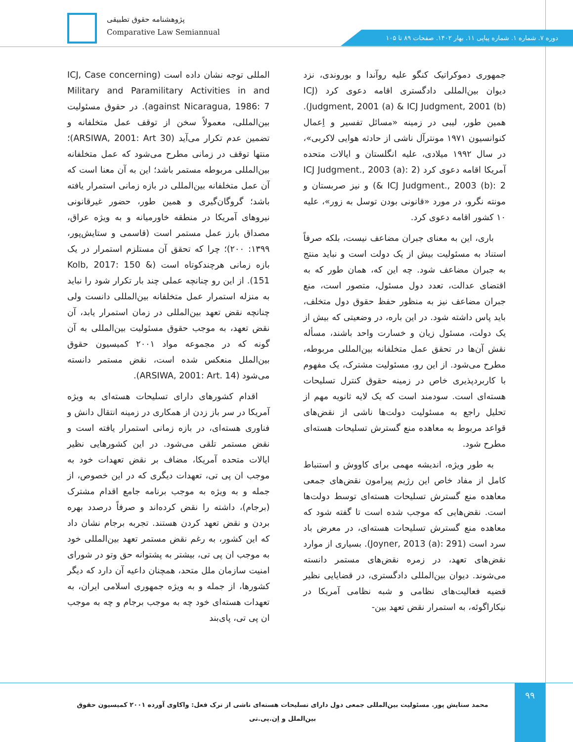پژوهشنامه حقوق تطبیقی
Comparative Law Semiannual
دوره ۷. شماره ۱. شماره پیاپی ۱۱. بهار ۱۴۰۲. صفحات ۸۹ تا ۱۰۵
جمهوری دموکراتیک کنگو علیه روآندا و بوروندی، نزد دیوان بین‌المللی دادگستری اقامه دعوی کرد (ICJ Judgment, 2001 (a) & ICJ Judgment, 2001 (b)). همین طور، لیبی در زمینه «مسائل تفسیر و اِعمال کنوانسیون ۱۹۷۱ مونترآل ناشی از حادثه هوایی لاکربی»، در سال ۱۹۹۲ میلادی، علیه انگلستان و ایالات متحده آمریکا اقامه دعوی کرد (ICJ Judgment., 2003 (a): 2 & ICJ Judgment., 2003 (b): 2) و نیز صربستان و مونته نگرو، در مورد «قانونی بودن توسل به زور»، علیه ۱۰ کشور اقامه دعوی کرد.
باری، این به معنای جبران مضاعف نیست، بلکه صرفاً استناد به مسئولیت بیش از یک دولت است و نباید منتج به جبران مضاعف شود. چه این که، همان طور که به اقتضای عدالت، تعدد دول مسئول، متصور است، منع جبران مضاعف نیز به منظور حفظ حقوق دول متخلف، باید پاس داشته شود. در این باره، در وضعیتی که بیش از یک دولت، مسئول زیان و خسارت واحد باشند، مسأله نقش آن‌ها در تحقق عمل متخلفانه بین‌المللی مربوطه، مطرح می‌شود. از این رو، مسئولیت مشترک، یک مفهوم با کاربردپذیری خاص در زمینه حقوق کنترل تسلیحات هسته‌ای است. سودمند است که یک لایه ثانویه مهم از تحلیل راجع به مسئولیت دولت‌ها ناشی از نقض‌های قواعد مربوط به معاهده منع گسترش تسلیحات هسته‌ای مطرح شود.
به طور ویژه، اندیشه مهمی برای کاووش و استنباط کامل از مفاد خاص این رژیم پیرامون نقض‌های جمعی معاهده منع گسترش تسلیحات هسته‌ای توسط دولت‌ها است. نقض‌هایی که موجب شده است تا گفته شود که معاهده منع گسترش تسلیحات هسته‌ای، در معرض باد سرد است (Joyner, 2013 (a): 291). بسیاری از موارد نقض‌های تعهد، در زمره نقض‌های مستمر دانسته می‌شوند. دیوان بین‌المللی دادگستری، در قضایایی نظیر قضیه فعالیت‌های نظامی و شبه نظامی آمریکا در نیکاراگوئه، به استمرار نقض تعهد بین-
المللی توجه نشان داده است (ICJ, Case concerning Military and Paramilitary Activities in and against Nicaragua, 1986: 7). در حقوق مسئولیت بین‌المللی، معمولاً سخن از توقف عمل متخلفانه و تضمین عدم تکرار می‌آید (ARSIWA, 2001: Art 30)؛ منتها توقف در زمانی مطرح می‌شود که عمل متخلفانه بین‌المللی مربوطه مستمر باشد؛ این به آن معنا است که آن عمل متخلفانه بین‌المللی در بازه زمانی استمرار یافته باشد؛ گروگان‌گیری و همین طور، حضور غیرقانونی نیروهای آمریکا در منطقه خاورمیانه و به ویژه عراق، مصداق بارز عمل مستمر است (قاسمی و ستایش‌پور، ۱۳۹۹: ۲۰۰)؛ چرا که تحقق آن مستلزم استمرار در یک بازه زمانی هرچندکوتاه است (Kolb, 2017: 150 & 151). از این رو چنانچه عملی چند بار تکرار شود را نباید به منزله استمرار عمل متخلفانه بین‌المللی دانست ولی چنانچه نقض تعهد بین‌المللی در زمان استمرار یابد، آن نقض تعهد، به موجب حقوق مسئولیت بین‌المللی به آن گونه که در مجموعه مواد ۲۰۰۱ کمیسیون حقوق بین‌الملل منعکس شده است، نقض مستمر دانسته می‌شود (ARSIWA, 2001: Art. 14).
اقدام کشورهای دارای تسلیحات هسته‌ای به ویژه آمریکا در سر باز زدن از همکاری در زمینه انتقال دانش و فناوری هسته‌ای، در بازه زمانی استمرار یافته است و نقض مستمر تلقی می‌شود. در این کشورهایی نظیر ایالات متحده آمریکا، مضاف بر نقض تعهدات خود به موجب ان پی تی، تعهدات دیگری که در این خصوص، از جمله و به ویژه به موجب برنامه جامع اقدام مشترک (برجام)، داشته را نقض کرده‌اند و صرفاً درصدد بهره بردن و نقض تعهد کردن هستند. تجربه برجام نشان داد که این کشور، به رغم نقض مستمر تعهد بین‌المللی خود به موجب ان پی تی، بیشتر به پشتوانه حق وتو در شورای امنیت سازمان ملل متحد، همچنان داعیه آن دارد که دیگر کشورها، از جمله و به ویژه جمهوری اسلامی ایران، به تعهدات هسته‌ای خود چه به موجب برجام و چه به موجب ان پی تی، پای‌بند
۹۹
محمد ستایش پور. مسئولیت بین‌المللی جمعی دول دارای تسلیحات هسته‌ای ناشی از ترک فعل: واکاوی آورده ۲۰۰۱ کمیسیون حقوق بین‌الملل و اِن.پی.تی